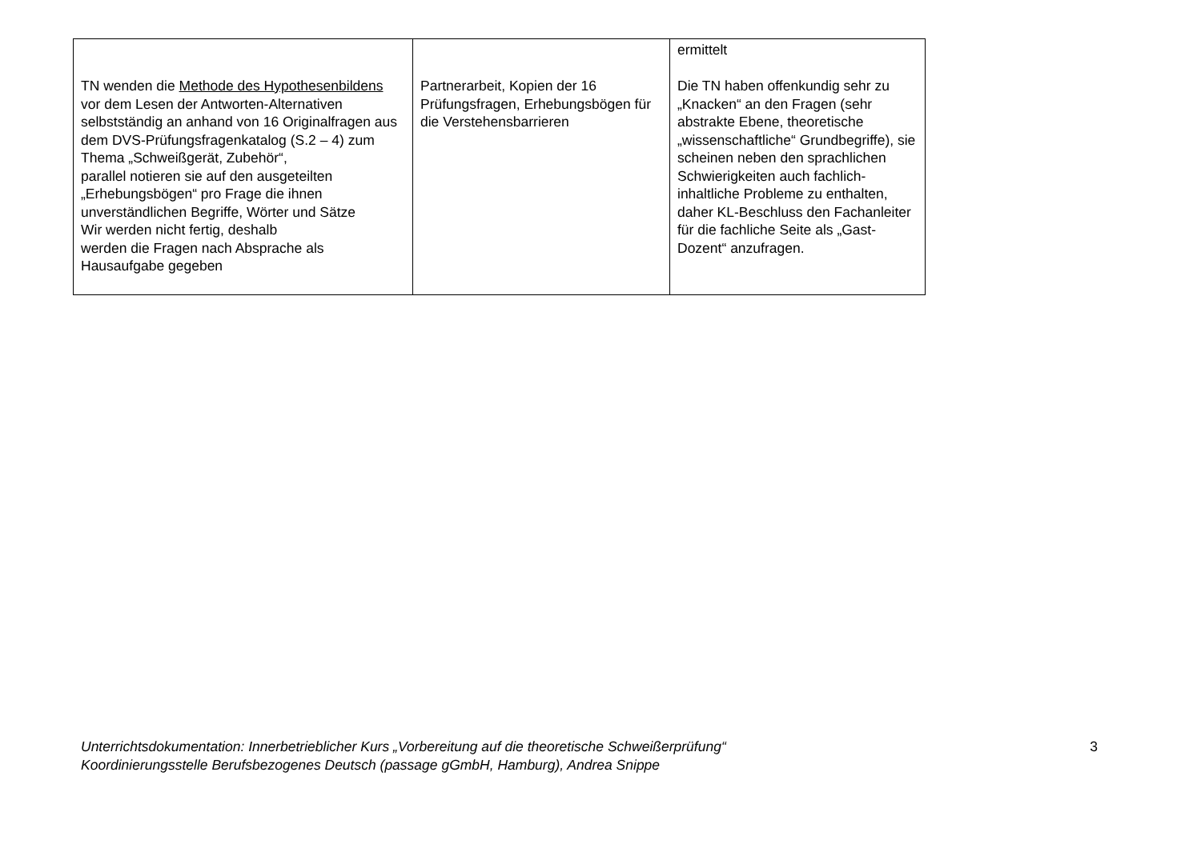| TN wenden die Methode des Hypothesenbildens vor dem Lesen der Antworten-Alternativen selbstständig an anhand von 16 Originalfragen aus dem DVS-Prüfungsfragenkatalog (S.2 – 4) zum Thema „Schweißgerät, Zubehör“, parallel notieren sie auf den ausgeteilten „Erhebungsbögen“ pro Frage die ihnen unverständlichen Begriffe, Wörter und Sätze Wir werden nicht fertig, deshalb werden die Fragen nach Absprache als Hausaufgabe gegeben | Partnerarbeit, Kopien der 16 Prüfungsfragen, Erhebungsbögen für die Verstehensbarrieren | ermittelt Die TN haben offenkundig sehr zu „Knacken“ an den Fragen (sehr abstrakte Ebene, theoretische „wissenschaftliche“ Grundbegriffe), sie scheinen neben den sprachlichen Schwierigkeiten auch fachlich-inhaltliche Probleme zu enthalten, daher KL-Beschluss den Fachanleiter für die fachliche Seite als „Gast-Dozent“ anzufragen. |
Unterrichtsdokumentation: Innerbetrieblicher Kurs „Vorbereitung auf die theoretische Schweißerprüfung“
Koordinierungsstelle Berufsbezogenes Deutsch (passage gGmbH, Hamburg), Andrea Snippe
3